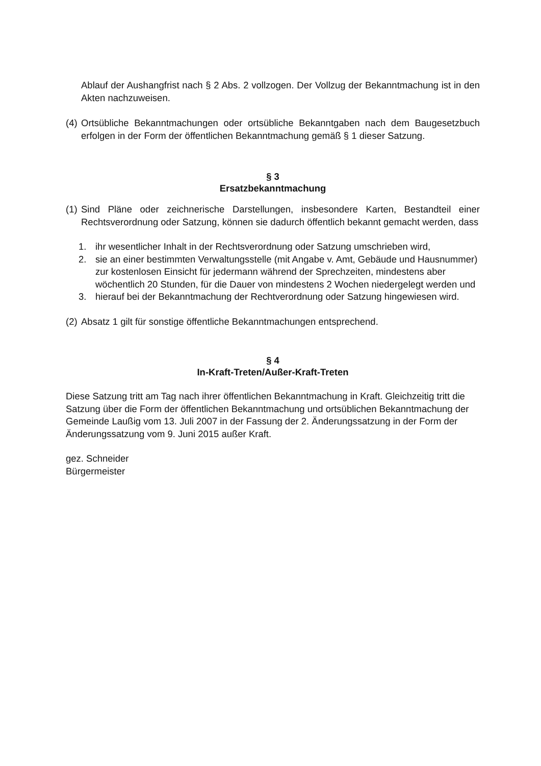Ablauf der Aushangfrist nach § 2 Abs. 2 vollzogen. Der Vollzug der Bekanntmachung ist in den Akten nachzuweisen.
(4) Ortsübliche Bekanntmachungen oder ortsübliche Bekanntgaben nach dem Baugesetzbuch erfolgen in der Form der öffentlichen Bekanntmachung gemäß § 1 dieser Satzung.
§ 3
Ersatzbekanntmachung
(1) Sind Pläne oder zeichnerische Darstellungen, insbesondere Karten, Bestandteil einer Rechtsverordnung oder Satzung, können sie dadurch öffentlich bekannt gemacht werden, dass
1. ihr wesentlicher Inhalt in der Rechtsverordnung oder Satzung umschrieben wird,
2. sie an einer bestimmten Verwaltungsstelle (mit Angabe v. Amt, Gebäude und Hausnummer) zur kostenlosen Einsicht für jedermann während der Sprechzeiten, mindestens aber wöchentlich 20 Stunden, für die Dauer von mindestens 2 Wochen niedergelegt werden und
3. hierauf bei der Bekanntmachung der Rechtverordnung oder Satzung hingewiesen wird.
(2) Absatz 1 gilt für sonstige öffentliche Bekanntmachungen entsprechend.
§ 4
In-Kraft-Treten/Außer-Kraft-Treten
Diese Satzung tritt am Tag nach ihrer öffentlichen Bekanntmachung in Kraft. Gleichzeitig tritt die Satzung über die Form der öffentlichen Bekanntmachung und ortsüblichen Bekanntmachung der Gemeinde Laußig vom 13. Juli 2007 in der Fassung der 2. Änderungssatzung in der Form der Änderungssatzung vom 9. Juni 2015 außer Kraft.
gez. Schneider
Bürgermeister